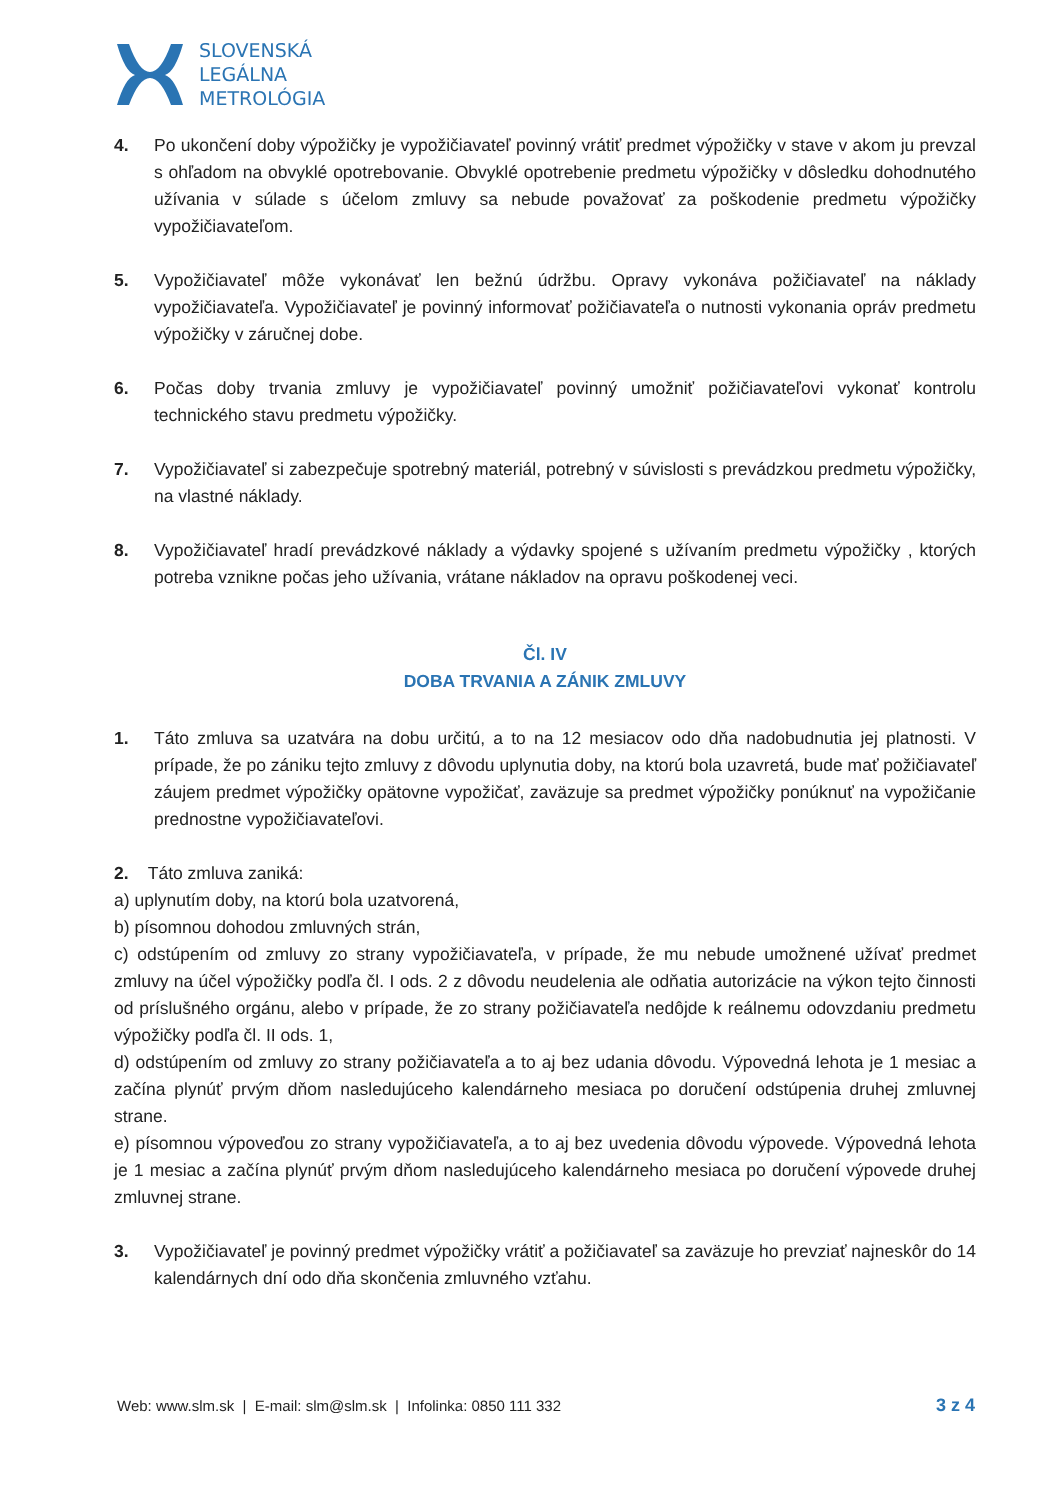SLOVENSKÁ
LEGÁLNA
METROLÓGIA
4. Po ukončení doby výpožičky je vypožičiavateľ povinný vrátiť predmet výpožičky v stave v akom ju prevzal s ohľadom na obvyklé opotrebovanie. Obvyklé opotrebenie predmetu výpožičky v dôsledku dohodnutého užívania v súlade s účelom zmluvy sa nebude považovať za poškodenie predmetu výpožičky vypožičiavateľom.
5. Vypožičiavateľ môže vykonávať len bežnú údržbu. Opravy vykonáva požičiavateľ na náklady vypožičiavateľa. Vypožičiavateľ je povinný informovať požičiavateľa o nutnosti vykonania opráv predmetu výpožičky v záručnej dobe.
6. Počas doby trvania zmluvy je vypožičiavateľ povinný umožniť požičiavateľovi vykonať kontrolu technického stavu predmetu výpožičky.
7. Vypožičiavateľ si zabezpečuje spotrebný materiál, potrebný v súvislosti s prevádzkou predmetu výpožičky, na vlastné náklady.
8. Vypožičiavateľ hradí prevádzkové náklady a výdavky spojené s užívaním predmetu výpožičky , ktorých potreba vznikne počas jeho užívania, vrátane nákladov na opravu poškodenej veci.
Čl. IV
DOBA TRVANIA A ZÁNIK ZMLUVY
1. Táto zmluva sa uzatvára na dobu určitú, a to na 12 mesiacov odo dňa nadobudnutia jej platnosti. V prípade, že po zániku tejto zmluvy z dôvodu uplynutia doby, na ktorú bola uzavretá, bude mať požičiavateľ záujem predmet výpožičky opätovne vypožičať, zaväzuje sa predmet výpožičky ponúknuť na vypožičanie prednostne vypožičiavateľovi.
2. Táto zmluva zaniká:
a) uplynutím doby, na ktorú bola uzatvorená,
b) písomnou dohodou zmluvných strán,
c) odstúpením od zmluvy zo strany vypožičiavateľa, v prípade, že mu nebude umožnené užívať predmet zmluvy na účel výpožičky podľa čl. I ods. 2 z dôvodu neudelenia ale odňatia autorizácie na výkon tejto činnosti od príslušného orgánu, alebo v prípade, že zo strany požičiavateľa nedôjde k reálnemu odovzdaniu predmetu výpožičky podľa čl. II ods. 1,
d) odstúpením od zmluvy zo strany požičiavateľa a to aj bez udania dôvodu. Výpovedná lehota je 1 mesiac a začína plynúť prvým dňom nasledujúceho kalendárneho mesiaca po doručení odstúpenia druhej zmluvnej strane.
e) písomnou výpoveďou zo strany vypožičiavateľa, a to aj bez uvedenia dôvodu výpovede. Výpovedná lehota je 1 mesiac a začína plynúť prvým dňom nasledujúceho kalendárneho mesiaca po doručení výpovede druhej zmluvnej strane.
3. Vypožičiavateľ je povinný predmet výpožičky vrátiť a požičiavateľ sa zaväzuje ho prevziať najneskôr do 14 kalendárnych dní odo dňa skončenia zmluvného vzťahu.
Web: www.slm.sk | E-mail: slm@slm.sk | Infolinka: 0850 111 332 3 z 4